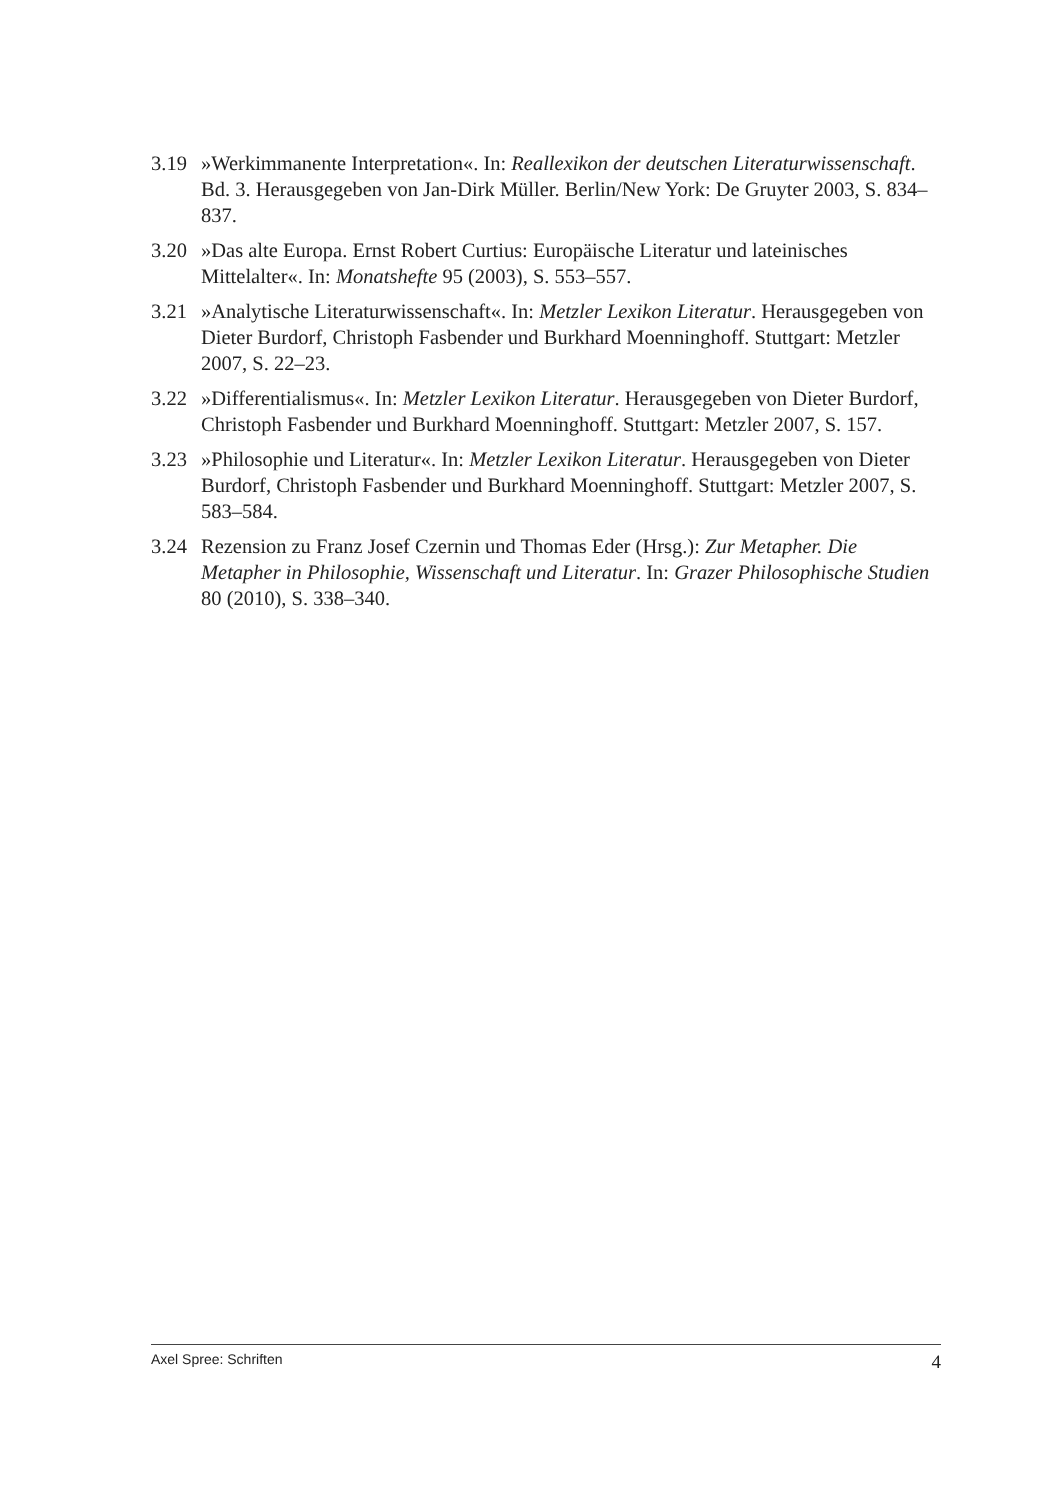3.19 »Werkimmanente Interpretation«. In: Reallexikon der deutschen Literaturwissenschaft. Bd. 3. Herausgegeben von Jan-Dirk Müller. Berlin/New York: De Gruyter 2003, S. 834–837.
3.20 »Das alte Europa. Ernst Robert Curtius: Europäische Literatur und lateinisches Mittelalter«. In: Monatshefte 95 (2003), S. 553–557.
3.21 »Analytische Literaturwissenschaft«. In: Metzler Lexikon Literatur. Herausgegeben von Dieter Burdorf, Christoph Fasbender und Burkhard Moenninghoff. Stuttgart: Metzler 2007, S. 22–23.
3.22 »Differentialismus«. In: Metzler Lexikon Literatur. Herausgegeben von Dieter Burdorf, Christoph Fasbender und Burkhard Moenninghoff. Stuttgart: Metzler 2007, S. 157.
3.23 »Philosophie und Literatur«. In: Metzler Lexikon Literatur. Herausgegeben von Dieter Burdorf, Christoph Fasbender und Burkhard Moenninghoff. Stuttgart: Metzler 2007, S. 583–584.
3.24 Rezension zu Franz Josef Czernin und Thomas Eder (Hrsg.): Zur Metapher. Die Metapher in Philosophie, Wissenschaft und Literatur. In: Grazer Philosophische Studien 80 (2010), S. 338–340.
Axel Spree: Schriften 4